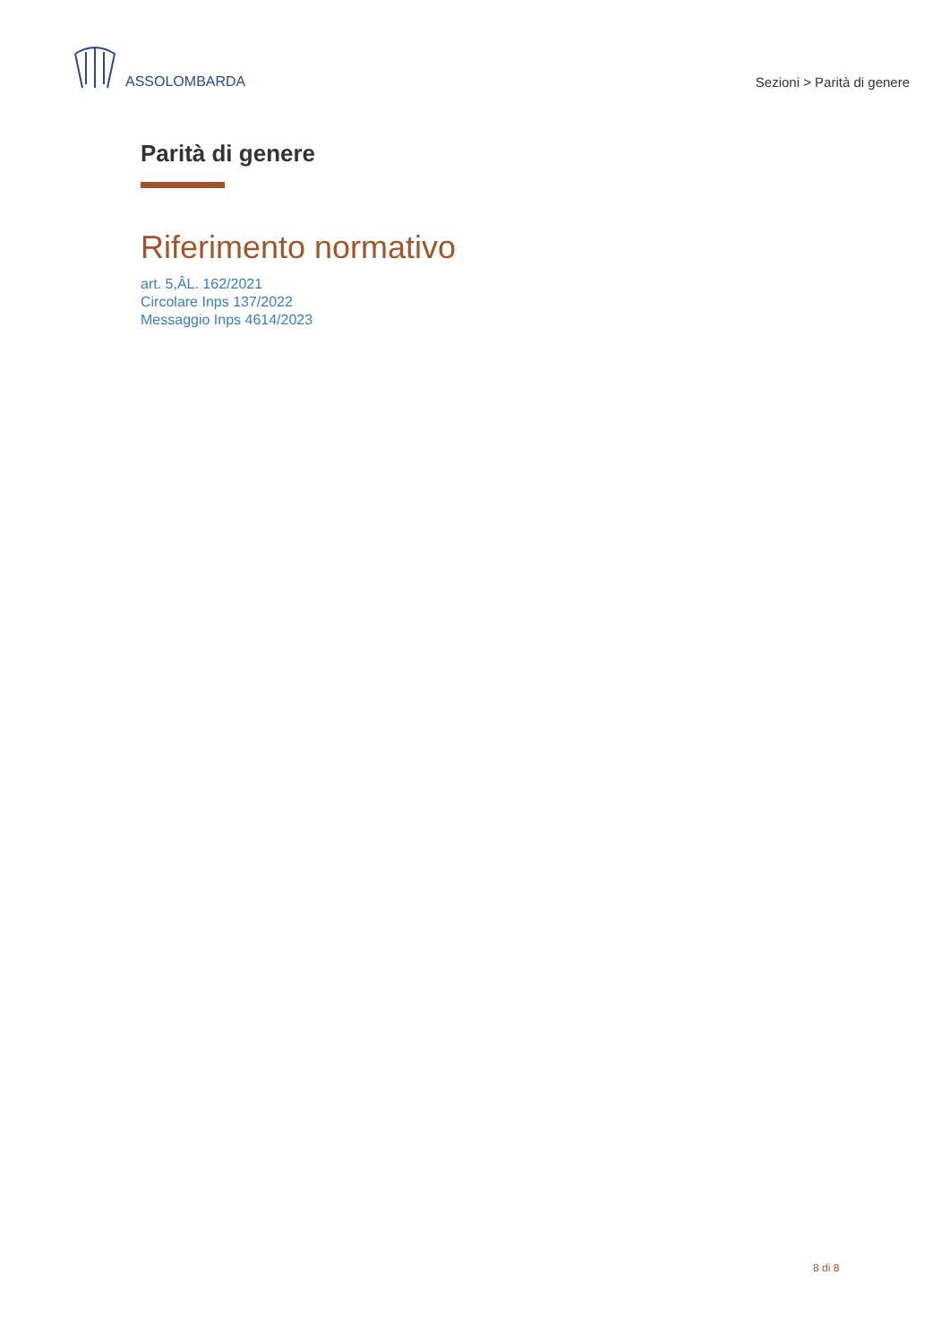ASSOLOMBARDA
Sezioni > Parità di genere
Parità di genere
Riferimento normativo
art. 5,ÂL. 162/2021
Circolare Inps 137/2022
Messaggio Inps 4614/2023
8 di 8